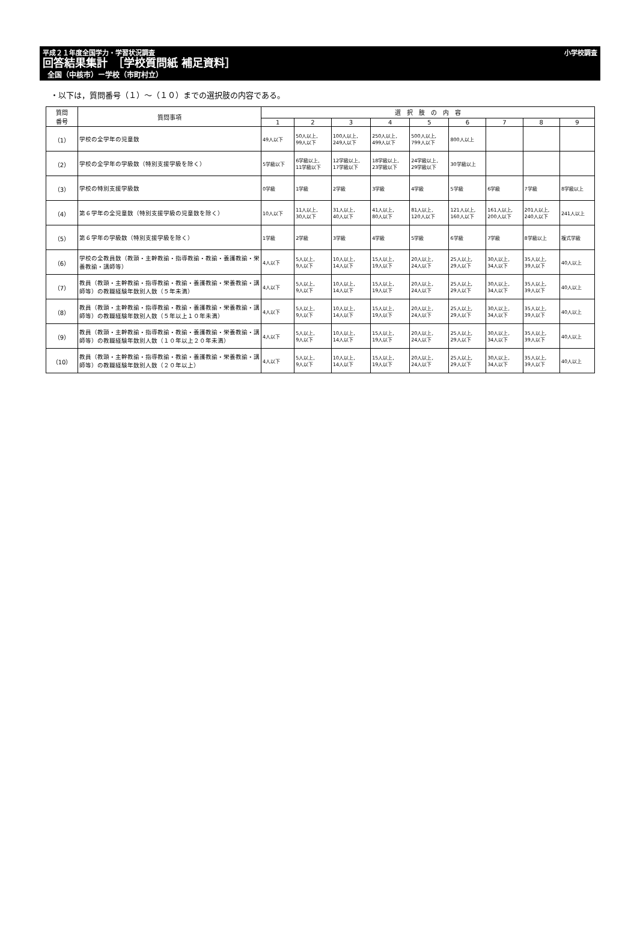平成２１年度全国学力・学習状況調査 小学校調査
回答結果集計　［学校質問紙 補足資料］
全国（中核市）ー学校（市町村立）
・以下は，質問番号（１）～（１０）までの選択肢の内容である。
| 質問 番号 | 質問事項 | 選 択 肢 の 内 容 | | | | | | | | |
| --- | --- | --- | --- | --- | --- | --- | --- | --- | --- | --- |
| | | 1 | 2 | 3 | 4 | 5 | 6 | 7 | 8 | 9 |
| （1） | 学校の全学年の児童数 | 49人以下 | 50人以上, 99人以下 | 100人以上, 249人以下 | 250人以上, 499人以下 | 500人以上, 799人以下 | 800人以上 | | | |
| （2） | 学校の全学年の学級数（特別支援学級を除く） | 5学級以下 | 6学級以上, 11学級以下 | 12学級以上, 17学級以下 | 18学級以上, 23学級以下 | 24学級以上, 29学級以下 | 30学級以上 | | | |
| （3） | 学校の特別支援学級数 | 0学級 | 1学級 | 2学級 | 3学級 | 4学級 | 5学級 | 6学級 | 7学級 | 8学級以上 |
| （4） | 第６学年の全児童数（特別支援学級の児童数を除く） | 10人以下 | 11人以上, 30人以下 | 31人以上, 40人以下 | 41人以上, 80人以下 | 81人以上, 120人以下 | 121人以上, 160人以下 | 161人以上, 200人以下 | 201人以上, 240人以下 | 241人以上 |
| （5） | 第６学年の学級数（特別支援学級を除く） | 1学級 | 2学級 | 3学級 | 4学級 | 5学級 | 6学級 | 7学級 | 8学級以上 | 複式学級 |
| （6） | 学校の全教員数（教頭・主幹教諭・指導教諭・教諭・養護教諭・栄養教諭・講師等） | 4人以下 | 5人以上, 9人以下 | 10人以上, 14人以下 | 15人以上, 19人以下 | 20人以上, 24人以下 | 25人以上, 29人以下 | 30人以上, 34人以下 | 35人以上, 39人以下 | 40人以上 |
| （7） | 教員（教頭・主幹教諭・指導教諭・教諭・養護教諭・栄養教諭・講師等）の教職経験年数別人数（５年未満） | 4人以下 | 5人以上, 9人以下 | 10人以上, 14人以下 | 15人以上, 19人以下 | 20人以上, 24人以下 | 25人以上, 29人以下 | 30人以上, 34人以下 | 35人以上, 39人以下 | 40人以上 |
| （8） | 教員（教頭・主幹教諭・指導教諭・教諭・養護教諭・栄養教諭・講師等）の教職経験年数別人数（５年以上１０年未満） | 4人以下 | 5人以上, 9人以下 | 10人以上, 14人以下 | 15人以上, 19人以下 | 20人以上, 24人以下 | 25人以上, 29人以下 | 30人以上, 34人以下 | 35人以上, 39人以下 | 40人以上 |
| （9） | 教員（教頭・主幹教諭・指導教諭・教諭・養護教諭・栄養教諭・講師等）の教職経験年数別人数（１０年以上２０年未満） | 4人以下 | 5人以上, 9人以下 | 10人以上, 14人以下 | 15人以上, 19人以下 | 20人以上, 24人以下 | 25人以上, 29人以下 | 30人以上, 34人以下 | 35人以上, 39人以下 | 40人以上 |
| （10） | 教員（教頭・主幹教諭・指導教諭・教諭・養護教諭・栄養教諭・講師等）の教職経験年数別人数（２０年以上） | 4人以下 | 5人以上, 9人以下 | 10人以上, 14人以下 | 15人以上, 19人以下 | 20人以上, 24人以下 | 25人以上, 29人以下 | 30人以上, 34人以下 | 35人以上, 39人以下 | 40人以上 |